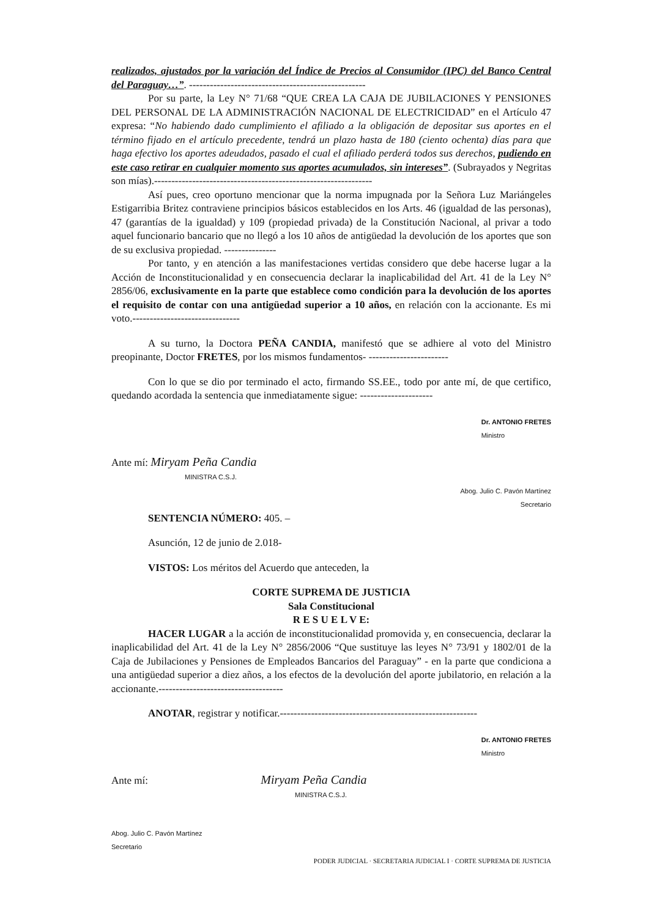realizados, ajustados por la variación del Índice de Precios al Consumidor (IPC) del Banco Central del Paraguay…”. ---------------------------------------------------
Por su parte, la Ley N° 71/68 “QUE CREA LA CAJA DE JUBILACIONES Y PENSIONES DEL PERSONAL DE LA ADMINISTRACIÓN NACIONAL DE ELECTRICIDAD” en el Artículo 47 expresa: “No habiendo dado cumplimiento el afiliado a la obligación de depositar sus aportes en el término fijado en el artículo precedente, tendrá un plazo hasta de 180 (ciento ochenta) días para que haga efectivo los aportes adeudados, pasado el cual el afiliado perderá todos sus derechos, pudiendo en este caso retirar en cualquier momento sus aportes acumulados, sin intereses”. (Subrayados y Negritas son mías).---------------------------------------------------------------
Así pues, creo oportuno mencionar que la norma impugnada por la Señora Luz Mariángeles Estigarribia Britez contraviene principios básicos establecidos en los Arts. 46 (igualdad de las personas), 47 (garantías de la igualdad) y 109 (propiedad privada) de la Constitución Nacional, al privar a todo aquel funcionario bancario que no llegó a los 10 años de antigüedad la devolución de los aportes que son de su exclusiva propiedad. ---------------
Por tanto, y en atención a las manifestaciones vertidas considero que debe hacerse lugar a la Acción de Inconstitucionalidad y en consecuencia declarar la inaplicabilidad del Art. 41 de la Ley N° 2856/06, exclusivamente en la parte que establece como condición para la devolución de los aportes el requisito de contar con una antigüedad superior a 10 años, en relación con la accionante. Es mi voto.-------------------------------
A su turno, la Doctora PEÑA CANDIA, manifestó que se adhiere al voto del Ministro preopinante, Doctor FRETES, por los mismos fundamentos- -----------------------
Con lo que se dio por terminado el acto, firmando SS.EE., todo por ante mí, de que certifico, quedando acordada la sentencia que inmediatamente sigue: ---------------------
Dr. ANTONIO FRETES
Ministro
Ante mí: Miryam Peña Candia
MINISTRA C.S.J.
Abog. Julio C. Pavón Martínez
Secretario
SENTENCIA NÚMERO: 405. –
Asunción, 12 de junio de 2.018-
VISTOS: Los méritos del Acuerdo que anteceden, la
CORTE SUPREMA DE JUSTICIA
Sala Constitucional
R E S U E L V E:
HACER LUGAR a la acción de inconstitucionalidad promovida y, en consecuencia, declarar la inaplicabilidad del Art. 41 de la Ley N° 2856/2006 “Que sustituye las leyes N° 73/91 y 1802/01 de la Caja de Jubilaciones y Pensiones de Empleados Bancarios del Paraguay” - en la parte que condiciona a una antigüedad superior a diez años, a los efectos de la devolución del aporte jubilatorio, en relación a la accionante.------------------------------------
ANOTAR, registrar y notificar.---------------------------------------------------------
Dr. ANTONIO FRETES
Ministro
Ante mí: Miryam Peña Candia
MINISTRA C.S.J.
Abog. Julio C. Pavón Martínez
Secretario
PODER JUDICIAL · SECRETARIA JUDICIAL I · CORTE SUPREMA DE JUSTICIA